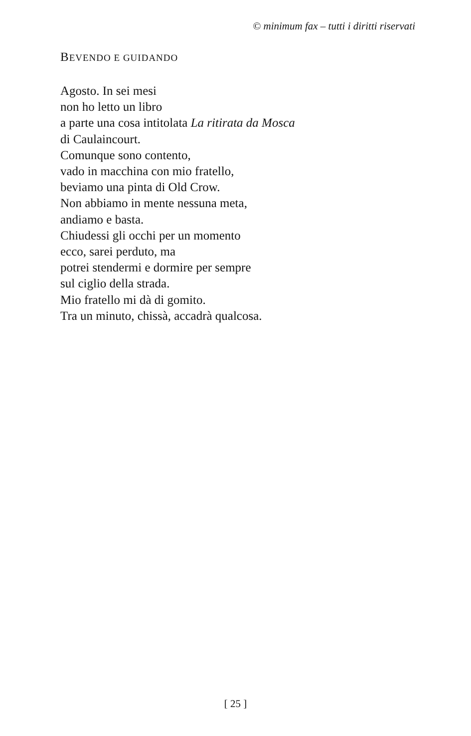© minimum fax – tutti i diritti riservati
BEVENDO E GUIDANDO
Agosto. In sei mesi
non ho letto un libro
a parte una cosa intitolata La ritirata da Mosca
di Caulaincourt.
Comunque sono contento,
vado in macchina con mio fratello,
beviamo una pinta di Old Crow.
Non abbiamo in mente nessuna meta,
andiamo e basta.
Chiudessi gli occhi per un momento
ecco, sarei perduto, ma
potrei stendermi e dormire per sempre
sul ciglio della strada.
Mio fratello mi dà di gomito.
Tra un minuto, chissà, accadrà qualcosa.
[ 25 ]